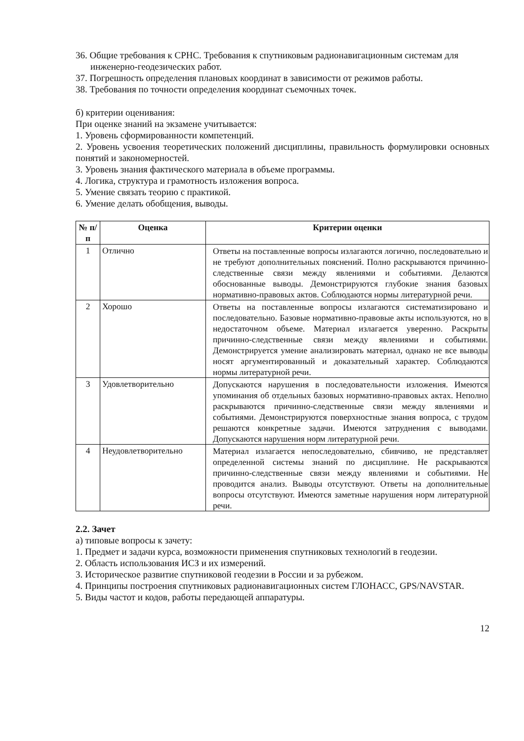36. Общие требования к СРНС. Требования к спутниковым радионавигационным системам для инженерно-геодезических работ.
37. Погрешность определения плановых координат в зависимости от режимов работы.
38. Требования по точности определения координат съемочных точек.
б) критерии оценивания:
При оценке знаний на экзамене учитывается:
1. Уровень сформированности компетенций.
2. Уровень усвоения теоретических положений дисциплины, правильность формулировки основных понятий и закономерностей.
3. Уровень знания фактического материала в объеме программы.
4. Логика, структура и грамотность изложения вопроса.
5. Умение связать теорию с практикой.
6. Умение делать обобщения, выводы.
| № п/п | Оценка | Критерии оценки |
| --- | --- | --- |
| 1 | Отлично | Ответы на поставленные вопросы излагаются логично, последовательно и не требуют дополнительных пояснений. Полно раскрываются причинно-следственные связи между явлениями и событиями. Делаются обоснованные выводы. Демонстрируются глубокие знания базовых нормативно-правовых актов. Соблюдаются нормы литературной речи. |
| 2 | Хорошо | Ответы на поставленные вопросы излагаются систематизировано и последовательно. Базовые нормативно-правовые акты используются, но в недостаточном объеме. Материал излагается уверенно. Раскрыты причинно-следственные связи между явлениями и событиями. Демонстрируется умение анализировать материал, однако не все выводы носят аргументированный и доказательный характер. Соблюдаются нормы литературной речи. |
| 3 | Удовлетворительно | Допускаются нарушения в последовательности изложения. Имеются упоминания об отдельных базовых нормативно-правовых актах. Неполно раскрываются причинно-следственные связи между явлениями и событиями. Демонстрируются поверхностные знания вопроса, с трудом решаются конкретные задачи. Имеются затруднения с выводами. Допускаются нарушения норм литературной речи. |
| 4 | Неудовлетворительно | Материал излагается непоследовательно, сбивчиво, не представляет определенной системы знаний по дисциплине. Не раскрываются причинно-следственные связи между явлениями и событиями. Не проводится анализ. Выводы отсутствуют. Ответы на дополнительные вопросы отсутствуют. Имеются заметные нарушения норм литературной речи. |
2.2. Зачет
а) типовые вопросы к зачету:
1. Предмет и задачи курса, возможности применения спутниковых технологий в геодезии.
2. Область использования ИСЗ и их измерений.
3. Историческое развитие спутниковой геодезии в России и за рубежом.
4. Принципы построения спутниковых радионавигационных систем ГЛОНАСС, GPS/NAVSTAR.
5. Виды частот и кодов, работы передающей аппаратуры.
12